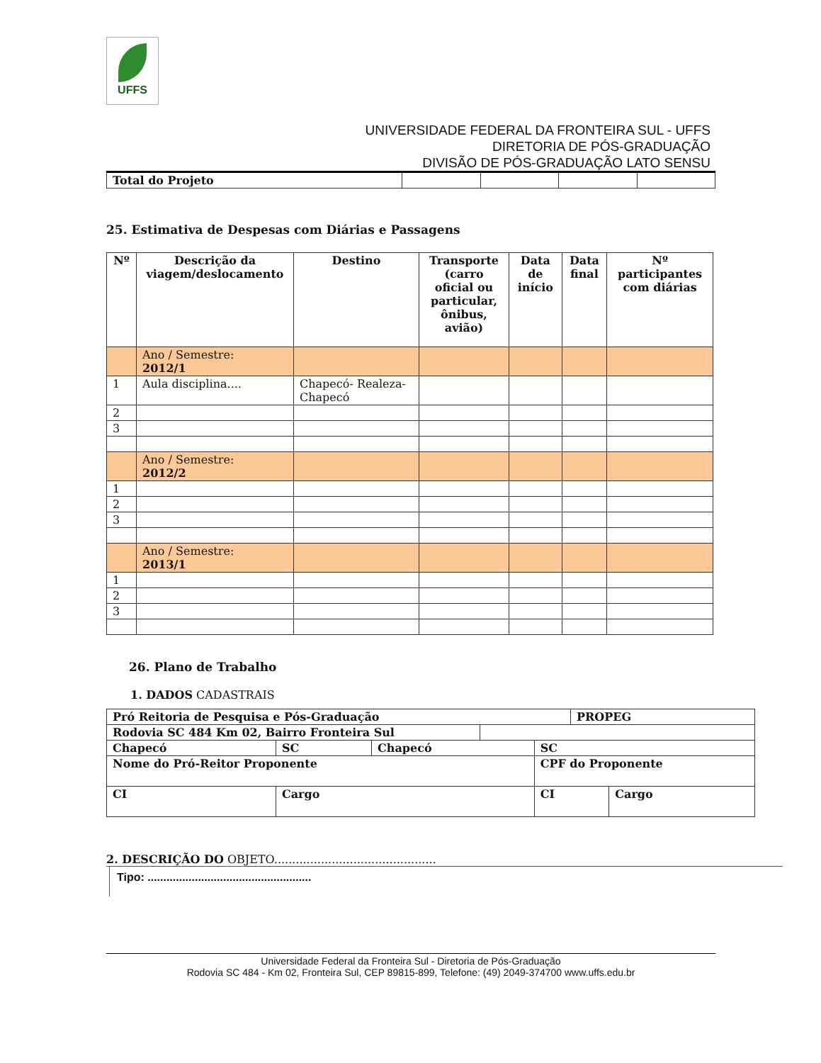UFFS
UNIVERSIDADE FEDERAL DA FRONTEIRA SUL - UFFS
DIRETORIA DE PÓS-GRADUAÇÃO
DIVISÃO DE PÓS-GRADUAÇÃO LATO SENSU
| Total do Projeto | | | | |
25. Estimativa de Despesas com Diárias e Passagens
| Nº | Descrição da viagem/deslocamento | Destino | Transporte (carro oficial ou particular, ônibus, avião) | Data de início | Data final | Nº participantes com diárias |
| --- | --- | --- | --- | --- | --- | --- |
| | Ano / Semestre: 2012/1 | | | | | |
| 1 | Aula disciplina.... | Chapecó- Realeza-Chapecó | | | | |
| 2 | | | | | | |
| 3 | | | | | | |
| | Ano / Semestre: 2012/2 | | | | | |
| 1 | | | | | | |
| 2 | | | | | | |
| 3 | | | | | | |
| | Ano / Semestre: 2013/1 | | | | | |
| 1 | | | | | | |
| 2 | | | | | | |
| 3 | | | | | | |
26. Plano de Trabalho
1. DADOS CADASTRAIS
| Pró Reitoria de Pesquisa e Pós-Graduação | | | | | PROPEG | |
| Rodovia SC 484 Km 02, Bairro Fronteira Sul | | | | | | |
| Chapecó | SC | Chapecó | | SC | | |
| Nome do Pró-Reitor Proponente | | | | CPF do Proponente | | |
| CI | Cargo | | | CI | | Cargo |
2. DESCRIÇÃO DO OBJETO.............................................
Tipo: ....................................................
Universidade Federal da Fronteira Sul - Diretoria de Pós-Graduação
Rodovia SC 484 - Km 02, Fronteira Sul, CEP 89815-899, Telefone: (49) 2049-374700 www.uffs.edu.br